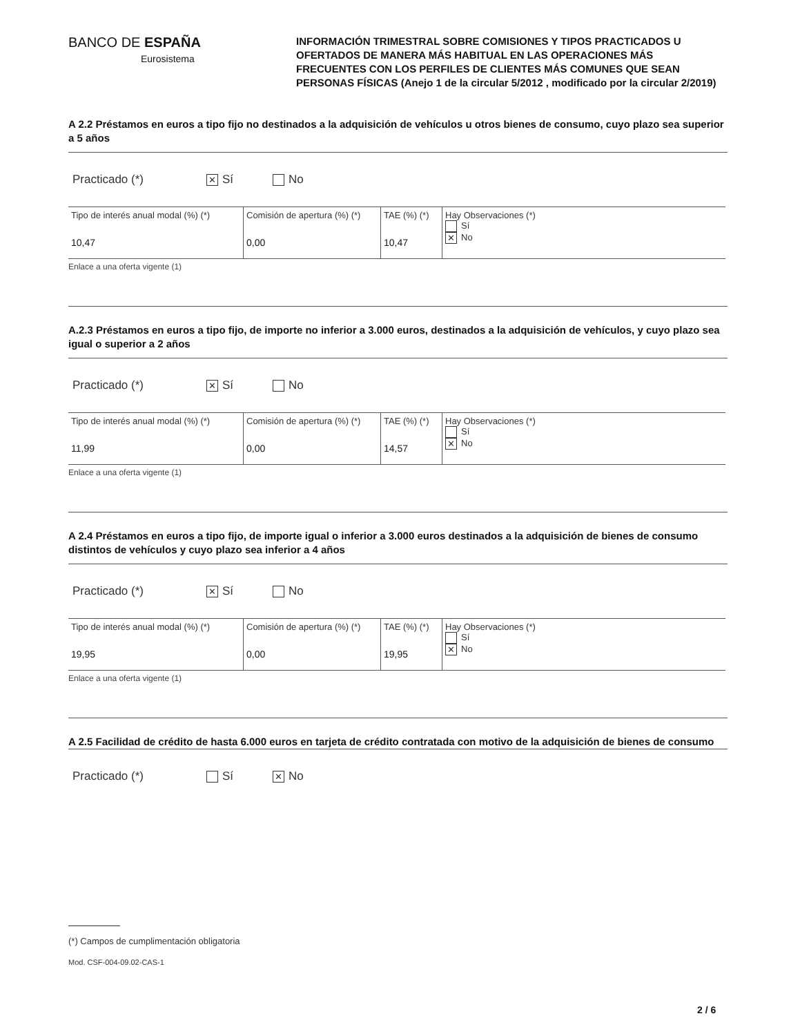BANCO DE ESPAÑA
Eurosistema
INFORMACIÓN TRIMESTRAL SOBRE COMISIONES Y TIPOS PRACTICADOS U OFERTADOS DE MANERA MÁS HABITUAL EN LAS OPERACIONES MÁS FRECUENTES CON LOS PERFILES DE CLIENTES MÁS COMUNES QUE SEAN PERSONAS FÍSICAS (Anejo 1 de la circular 5/2012 , modificado por la circular 2/2019)
A 2.2 Préstamos en euros a tipo fijo no destinados a la adquisición de vehículos u otros bienes de consumo, cuyo plazo sea superior a 5 años
Practicado (*) ✕ Sí No
| Tipo de interés anual modal (%) (*) 10,47 | Comisión de apertura (%) (*) 0,00 | TAE (%) (*) 10,47 | Hay Observaciones (*) Sí ✕ No |
Enlace a una oferta vigente (1)
A.2.3 Préstamos en euros a tipo fijo, de importe no inferior a 3.000 euros, destinados a la adquisición de vehículos, y cuyo plazo sea igual o superior a 2 años
Practicado (*) ✕ Sí No
| Tipo de interés anual modal (%) (*) 11,99 | Comisión de apertura (%) (*) 0,00 | TAE (%) (*) 14,57 | Hay Observaciones (*) Sí ✕ No |
Enlace a una oferta vigente (1)
A 2.4 Préstamos en euros a tipo fijo, de importe igual o inferior a 3.000 euros destinados a la adquisición de bienes de consumo distintos de vehículos y cuyo plazo sea inferior a 4 años
Practicado (*) ✕ Sí No
| Tipo de interés anual modal (%) (*) 19,95 | Comisión de apertura (%) (*) 0,00 | TAE (%) (*) 19,95 | Hay Observaciones (*) Sí ✕ No |
Enlace a una oferta vigente (1)
A 2.5 Facilidad de crédito de hasta 6.000 euros en tarjeta de crédito contratada con motivo de la adquisición de bienes de consumo
Practicado (*) Sí ✕ No
(*) Campos de cumplimentación obligatoria
Mod. CSF-004-09.02-CAS-1
2 / 6